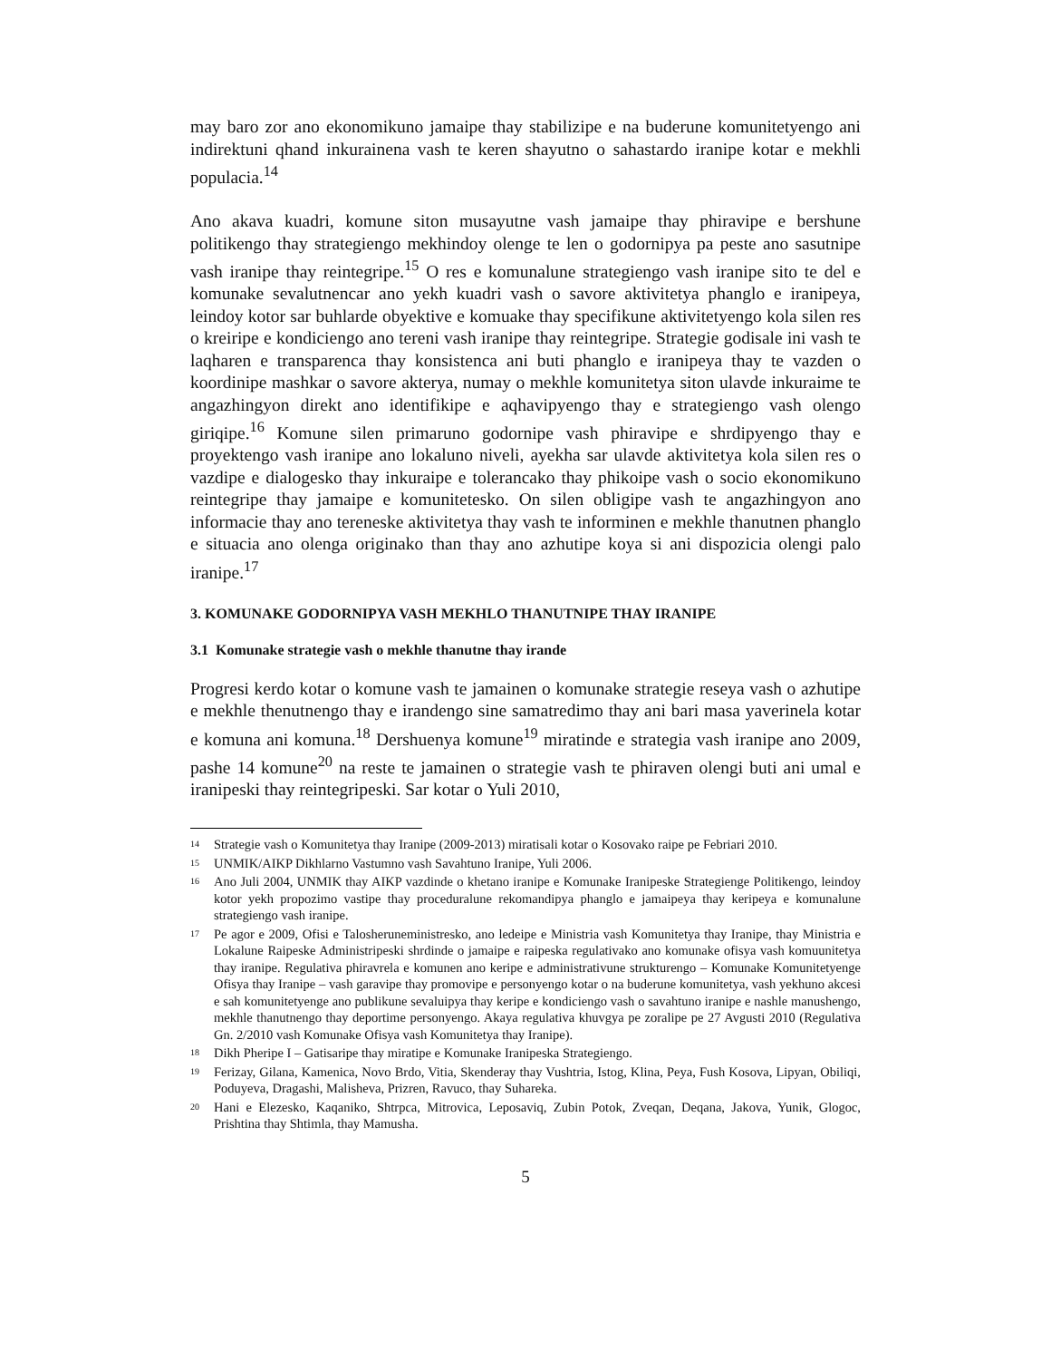may baro zor ano ekonomikuno jamaipe thay stabilizipe e na buderune komunitetyengo ani indirektuni qhand inkurainena vash te keren shayutno o sahastardo iranipe kotar e mekhli populacia.<sup>14</sup>
Ano akava kuadri, komune siton musayutne vash jamaipe thay phiravipe e bershune politikengo thay strategiengo mekhindoy olenge te len o godornipya pa peste ano sasutnipe vash iranipe thay reintegripe.<sup>15</sup> O res e komunalune strategiengo vash iranipe sito te del e komunake sevalutnencar ano yekh kuadri vash o savore aktivitetya phanglo e iranipeya, leindoy kotor sar buhlarde obyektive e komuake thay specifikune aktivitetyengo kola silen res o kreiripe e kondiciengo ano tereni vash iranipe thay reintegripe. Strategie godisale ini vash te laqharen e transparenca thay konsistenca ani buti phanglo e iranipeya thay te vazden o koordinipe mashkar o savore akterya, numay o mekhle komunitetya siton ulavde inkuraime te angazhingyon direkt ano identifikipe e aqhavipyengo thay e strategiengo vash olengo giriqipe.<sup>16</sup> Komune silen primaruno godornipe vash phiravipe e shrdipyengo thay e proyektengo vash iranipe ano lokaluno niveli, ayekha sar ulavde aktivitetya kola silen res o vazdipe e dialogesko thay inkuraipe e tolerancako thay phikoipe vash o socio ekonomikuno reintegripe thay jamaipe e komunitetesko. On silen obligipe vash te angazhingyon ano informacie thay ano tereneske aktivitetya thay vash te informinen e mekhle thanutnen phanglo e situacia ano olenga originako than thay ano azhutipe koya si ani dispozicia olengi palo iranipe.<sup>17</sup>
3. KOMUNAKE GODORNIPYA VASH MEKHLO THANUTNIPE THAY IRANIPE
3.1 Komunake strategie vash o mekhle thanutne thay irande
Progresi kerdo kotar o komune vash te jamainen o komunake strategie reseya vash o azhutipe e mekhle thenutnengo thay e irandengo sine samatredimo thay ani bari masa yaverinela kotar e komuna ani komuna.<sup>18</sup> Dershuenya komune<sup>19</sup> miratinde e strategia vash iranipe ano 2009, pashe 14 komune<sup>20</sup> na reste te jamainen o strategie vash te phiraven olengi buti ani umal e iranipeski thay reintegripeski. Sar kotar o Yuli 2010,
14
Strategie vash o Komunitetya thay Iranipe (2009-2013) miratisali kotar o Kosovako raipe pe Febriari 2010.
15
UNMIK/AIKP Dikhlarno Vastumno vash Savahtuno Iranipe, Yuli 2006.
16
Ano Juli 2004, UNMIK thay AIKP vazdinde o khetano iranipe e Komunake Iranipeske Strategienge Politikengo, leindoy kotor yekh propozimo vastipe thay proceduralune rekomandipya phanglo e jamaipeya thay keripeya e komunalune strategiengo vash iranipe.
17
Pe agor e 2009, Ofisi e Talosheruneministresko, ano ledeipe e Ministria vash Komunitetya thay Iranipe, thay Ministria e Lokalune Raipeske Administripeski shrdinde o jamaipe e raipeska regulativako ano komunake ofisya vash komuunitetya thay iranipe. Regulativa phiravrela e komunen ano keripe e administrativune strukturengo – Komunake Komunitetyenge Ofisya thay Iranipe – vash garavipe thay promovipe e personyengo kotar o na buderune komunitetya, vash yekhuno akcesi e sah komunitetyenge ano publikune sevaluipya thay keripe e kondiciengo vash o savahtuno iranipe e nashle manushengo, mekhle thanutnengo thay deportime personyengo. Akaya regulativa khuvgya pe zoralipe pe 27 Avgusti 2010 (Regulativa Gn. 2/2010 vash Komunake Ofisya vash Komunitetya thay Iranipe).
18
Dikh Pheripe I – Gatisaripe thay miratipe e Komunake Iranipeska Strategiengo.
19
Ferizay, Gilana, Kamenica, Novo Brdo, Vitia, Skenderay thay Vushtria, Istog, Klina, Peya, Fush Kosova, Lipyan, Obiliqi, Poduyeva, Dragashi, Malisheva, Prizren, Ravuco, thay Suhareka.
20
Hani e Elezesko, Kaqaniko, Shtrpca, Mitrovica, Leposaviq, Zubin Potok, Zveqan, Deqana, Jakova, Yunik, Glogoc, Prishtina thay Shtimla, thay Mamusha.
5